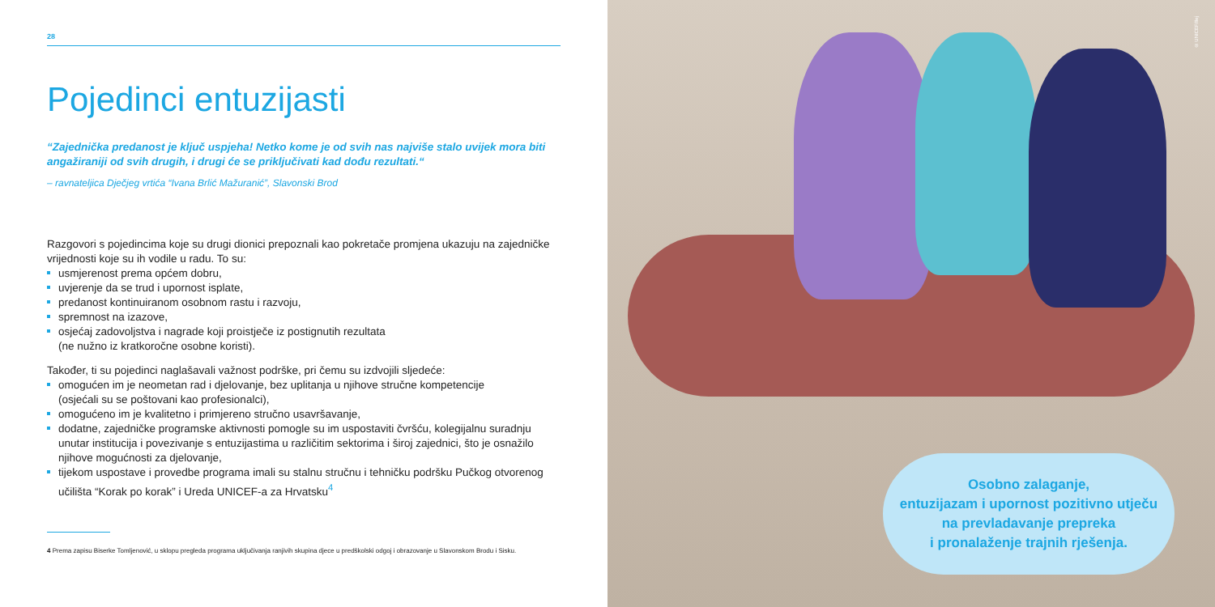28
Pojedinci entuzijasti
“Zajednička predanost je ključ uspjeha! Netko kome je od svih nas najviše stalo uvijek mora biti angažiraniji od svih drugih, i drugi će se priključivati kad dođu rezultati.“
– ravnateljica Dječjeg vrtića “Ivana Brlić Mažuranić”, Slavonski Brod
Razgovori s pojedincima koje su drugi dionici prepoznali kao pokretače promjena ukazuju na zajedničke vrijednosti koje su ih vodile u radu. To su:
usmjerenost prema općem dobru,
uvjerenje da se trud i upornost isplate,
predanost kontinuiranom osobnom rastu i razvoju,
spremnost na izazove,
osjećaj zadovoljstva i nagrade koji proistječe iz postignutih rezultata
(ne nužno iz kratkoročne osobne koristi).
Također, ti su pojedinci naglašavali važnost podrške, pri čemu su izdvojili sljedeće:
omogućen im je neometan rad i djelovanje, bez uplitanja u njihove stručne kompetencije
(osjećali su se poštovani kao profesionalci),
omogućeno im je kvalitetno i primjereno stručno usavršavanje,
dodatne, zajedničke programske aktivnosti pomogle su im uspostaviti čvršću, kolegijalnu suradnju unutar institucija i povezivanje s entuzijastima u različitim sektorima i široj zajednici, što je osnažilo njihove mogućnosti za djelovanje,
tijekom uspostave i provedbe programa imali su stalnu stručnu i tehničku podršku Pučkog otvorenog učilišta “Korak po korak” i Ureda UNICEF-a za Hrvatsku<sup>4</sup>
4 Prema zapisu Biserke Tomljenović, u sklopu pregleda programa uključivanja ranjivih skupina djece u predškolski odgoj i obrazovanje u Slavonskom Brodu i Sisku.
© UNICEF/Ilej
Osobno zalaganje,
entuzijazam i upornost pozitivno utječu
na prevladavanje prepreka
i pronalaženje trajnih rješenja.